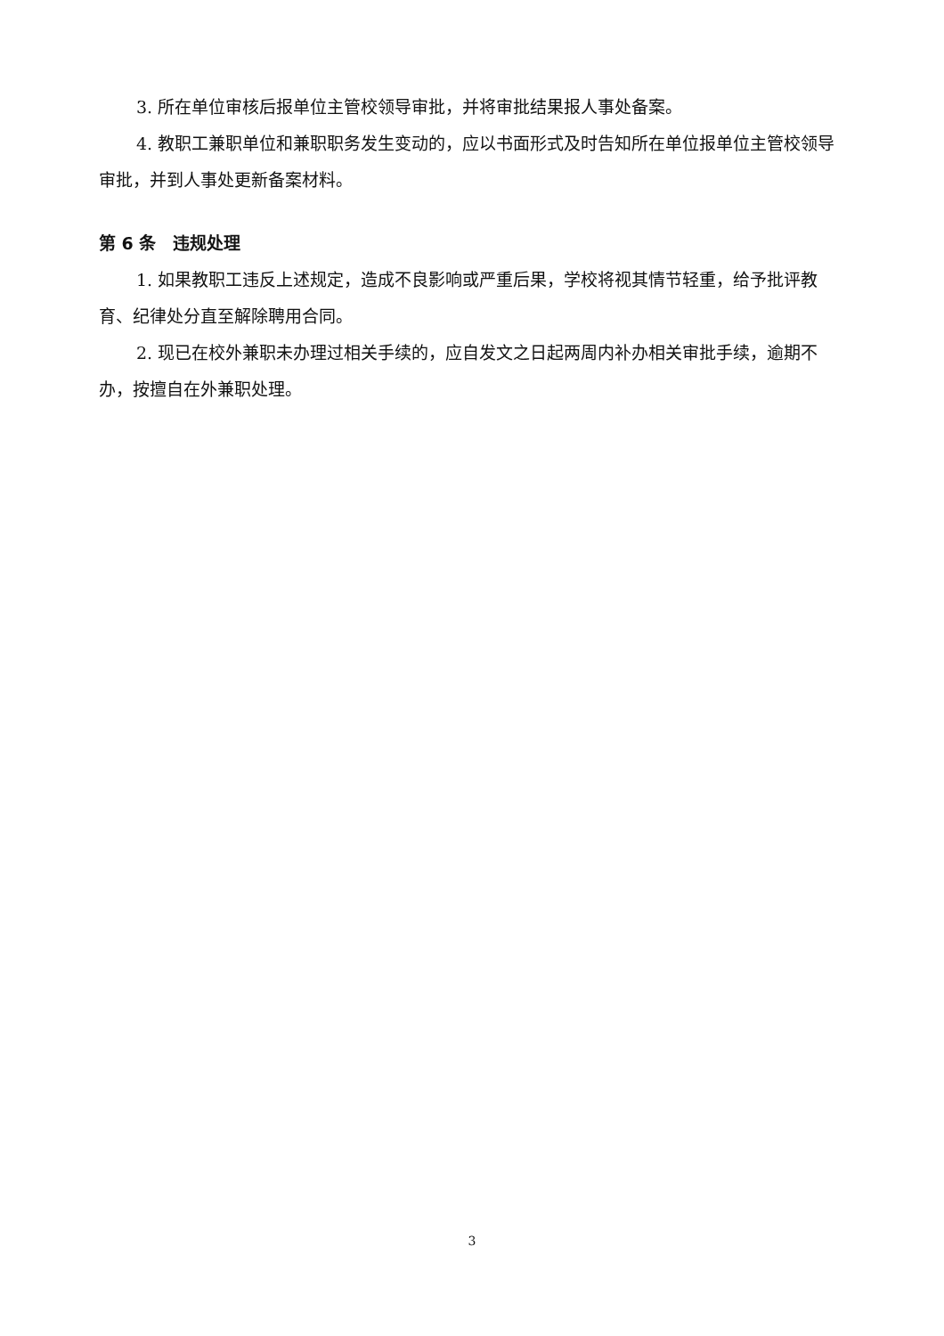3. 所在单位审核后报单位主管校领导审批，并将审批结果报人事处备案。
4. 教职工兼职单位和兼职职务发生变动的，应以书面形式及时告知所在单位报单位主管校领导审批，并到人事处更新备案材料。
第 6 条　违规处理
1. 如果教职工违反上述规定，造成不良影响或严重后果，学校将视其情节轻重，给予批评教育、纪律处分直至解除聘用合同。
2. 现已在校外兼职未办理过相关手续的，应自发文之日起两周内补办相关审批手续，逾期不办，按擅自在外兼职处理。
3